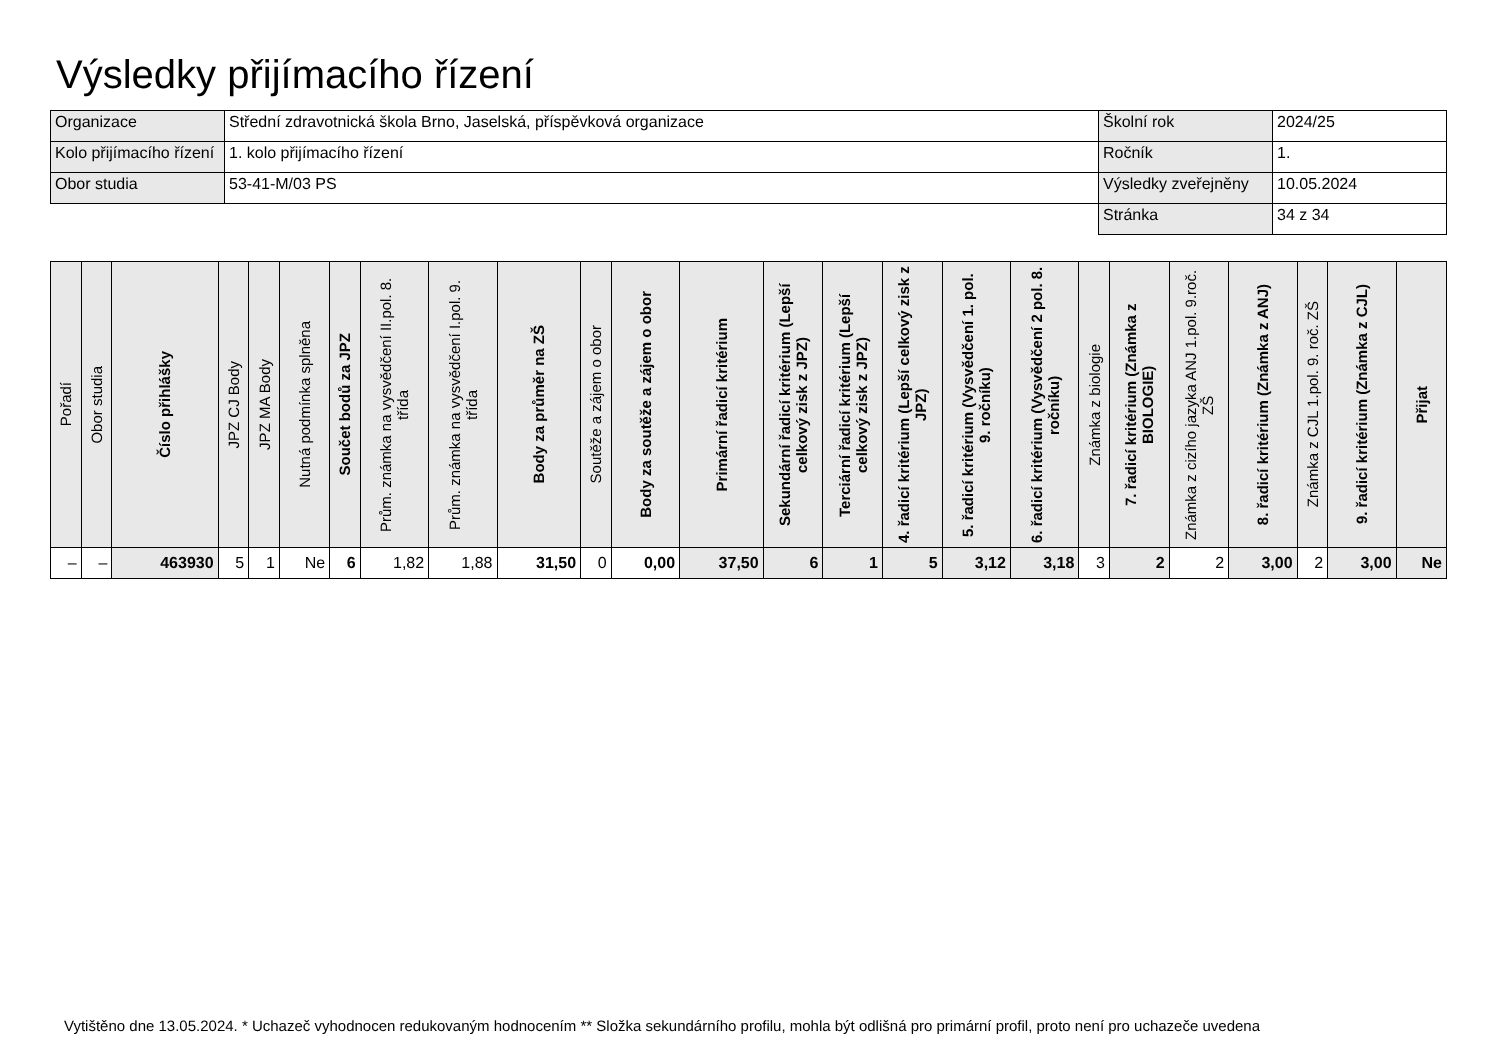Výsledky přijímacího řízení
| Organizace | Střední zdravotnická škola Brno, Jaselská, příspěvková organizace | Školní rok | 2024/25 |
| Kolo přijímacího řízení | 1. kolo přijímacího řízení | Ročník | 1. |
| Obor studia | 53-41-M/03 PS | Výsledky zveřejněny | 10.05.2024 |
| | | Stránka | 34 z 34 |
| Pořadí | Obor studia | Číslo přihlášky | JPZ CJ Body | JPZ MA Body | Nutná podmínka splněna | Součet bodů za JPZ | Prům. známka na vysvědčení II.pol. 8. třída | Prům. známka na vysvědčení I.pol. 9. třída | Body za průměr na ZŠ | Soutěže a zájem o obor | Body za soutěže a zájem o obor | Primární řadicí kritérium | Sekundární řadicí kritérium (Lepší celkový zisk z JPZ) | Terciární řadicí kritérium (Lepší celkový zisk z JPZ) | 4. řadicí kritérium (Lepší celkový zisk z JPZ) | 5. řadicí kritérium (Vysvědčení 1. pol. 9. ročníku) | 6. řadicí kritérium (Vysvědčení 2 pol. 8. ročníku) | Známka z biologie | 7. řadicí kritérium (Známka z BIOLOGIE) | Známka z cizího jazyka ANJ 1.pol. 9.roč. ZŠ | 8. řadicí kritérium (Známka z ANJ) | Známka z CJL 1.pol. 9. roč. ZŠ | 9. řadicí kritérium (Známka z CJL) | Přijat |
| --- | --- | --- | --- | --- | --- | --- | --- | --- | --- | --- | --- | --- | --- | --- | --- | --- | --- | --- | --- | --- | --- | --- | --- | --- |
| – | – | 463930 | 5 | 1 | Ne | 6 | 1,82 | 1,88 | 31,50 | 0 | 0,00 | 37,50 | 6 | 1 | 5 | 3,12 | 3,18 | 3 | 2 | 2 | 3,00 | 2 | 3,00 | Ne |
Vytištěno dne 13.05.2024. * Uchazeč vyhodnocen redukovaným hodnocením ** Složka sekundárního profilu, mohla být odlišná pro primární profil, proto není pro uchazeče uvedena